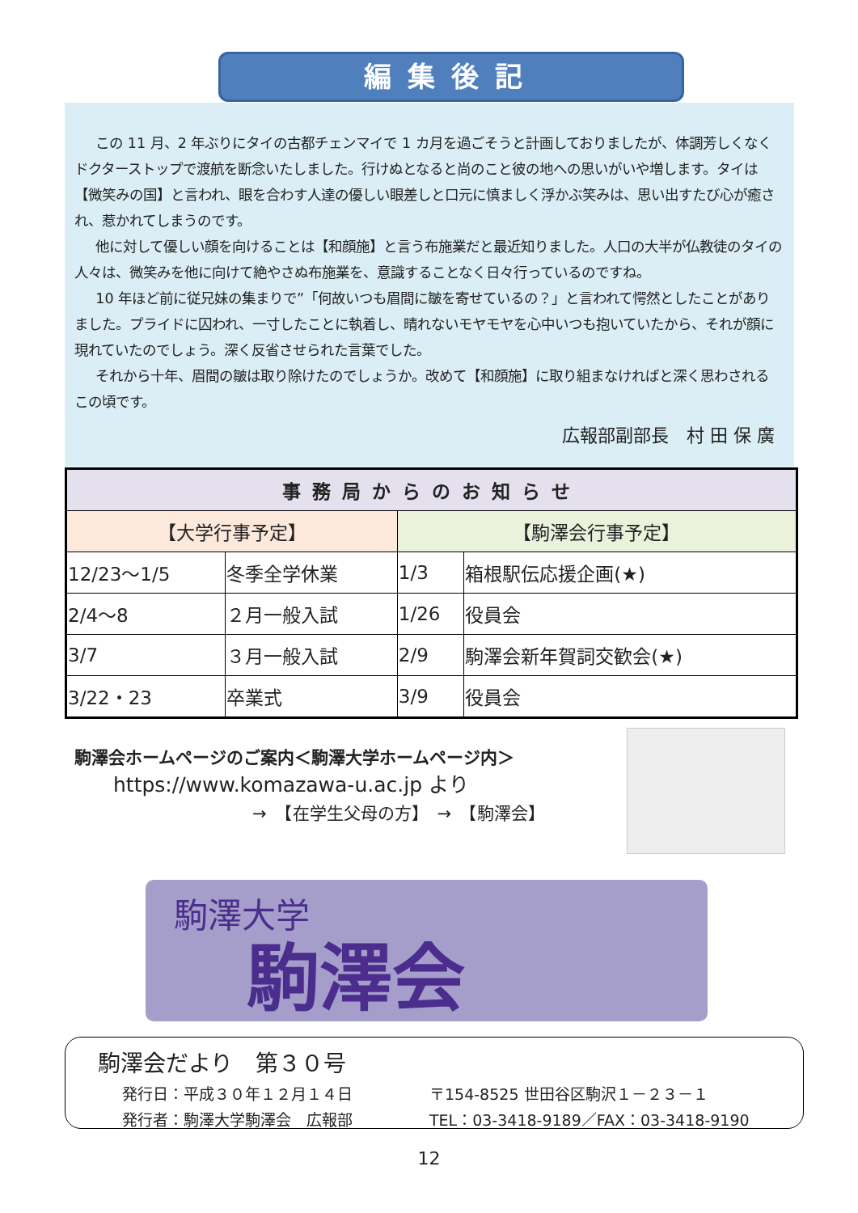編集後記
この 11 月、2 年ぶりにタイの古都チェンマイで 1 カ月を過ごそうと計画しておりましたが、体調芳しくなくドクターストップで渡航を断念いたしました。行けぬとなると尚のこと彼の地への思いがいや増します。タイは【微笑みの国】と言われ、眼を合わす人達の優しい眼差しと口元に慎ましく浮かぶ笑みは、思い出すたび心が癒され、惹かれてしまうのです。
他に対して優しい顔を向けることは【和顔施】と言う布施業だと最近知りました。人口の大半が仏教徒のタイの人々は、微笑みを他に向けて絶やさぬ布施業を、意識することなく日々行っているのですね。
10 年ほど前に従兄妹の集まりで”「何故いつも眉間に皺を寄せているの？」と言われて愕然としたことがありました。プライドに囚われ、一寸したことに執着し、晴れないモヤモヤを心中いつも抱いていたから、それが顔に現れていたのでしょう。深く反省させられた言葉でした。
それから十年、眉間の皺は取り除けたのでしょうか。改めて【和顔施】に取り組まなければと深く思わされるこの頃です。
広報部副部長　村 田 保 廣
| 事務局からのお知らせ | | | |
| --- | --- | --- | --- |
| 【大学行事予定】 | | 【駒澤会行事予定】 | |
| 12/23～1/5 | 冬季全学休業 | 1/3 | 箱根駅伝応援企画(★) |
| 2/4～8 | ２月一般入試 | 1/26 | 役員会 |
| 3/7 | ３月一般入試 | 2/9 | 駒澤会新年賀詞交歓会(★) |
| 3/22・23 | 卒業式 | 3/9 | 役員会 |
駒澤会ホームページのご案内＜駒澤大学ホームページ内＞
https://www.komazawa-u.ac.jp より
→　【在学生父母の方】　→　【駒澤会】
駒澤大学
駒澤会
駒澤会だより　第３０号
発行日：平成３０年１２月１４日
発行者：駒澤大学駒澤会　広報部
〒154-8525 世田谷区駒沢１－２３－１
TEL：03-3418-9189／FAX：03-3418-9190
12